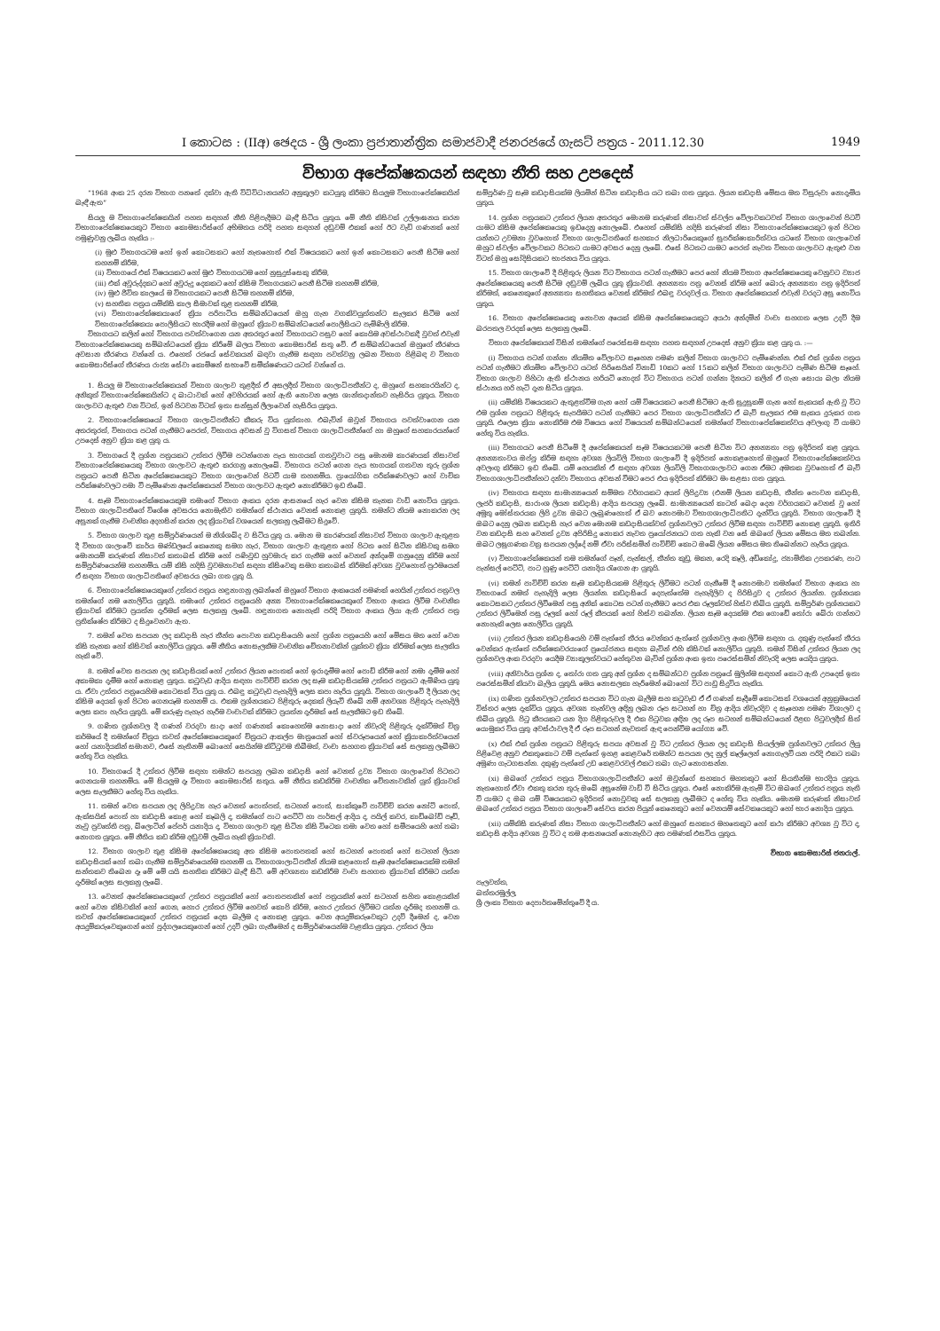I කොටස : (IIඅ) ඡෙදය - ශ්‍රී ලංකා ප්‍රජාතාන්ත්‍රික සමාජවාදී ජනරජයේ ගැසට් පත්‍රය - 2011.12.30 1949
විභාග අපේක්ෂකයන් සඳහා නීති සහ උපදෙස්
“1968 අංක 25 දරන විභාග පනතේ දක්වා ඇති විධිවිධානයන්ට අනුකූලව කටයුතු කිරීමට සියලුම විභාගාපේක්ෂකයින් බැඳී ඇත”
සියලු ම විභාගාපේක්ෂකයින් පහත සඳහන් නීති පිළිපැදීමට බැඳී සිටිය යුතුය. මේ නීති කිසිවක් උල්ලංඝනය කරන විභාගාපේක්ෂකයෙකුට විභාග කොමසාරිස්ගේ අභිමතය පරිදි පහත සඳහන් දඬුවම් එකක් හෝ ඊට වැඩි ගණනක් හෝ පමුණුවනු ලැබිය හැකිය :-
(i) මුළු විභාගයටම හෝ ඉන් කොටසකට හෝ නැතහොත් එක් විෂයයකට හෝ ඉන් කොටසකට පෙනී සිටීම හෝ තහනම් කිරීම,
(ii) විභාගයේ එක් විෂයයකට හෝ මුළු විභාගයටම හෝ නුසුදුස්සෙකු කිරීම,
(iii) එක් අවුරුද්දකට හෝ අවුරුදු දෙකකට හෝ කිසිම විභාගයකට පෙනී සිටීම තහනම් කිරීම,
(iv) මුළු ජීවිත කාලයේ ම විභාගයකට පෙනී සිටීම තහනම් කිරීම,
(v) සහතික පත්‍රය යම්කිසි කාල සීමාවක් තුළ තහනම් කිරීම,
(vi) විභාගාපේක්ෂකයාගේ ක්‍රියා පරිපාටිය සම්බන්ධයෙන් ඔහු ගැන වගකිවයුත්තන්ට සැලකර සිටීම හෝ විභාගාපේක්ෂකයා පොලීසියට භාරදීම හෝ ඔහුගේ ක්‍රියාව සම්බන්ධයෙන් පොලීසියට පැමිණිලි කිරීම.
විභාගයට කලින් හෝ විභාගය පවත්වාගෙන යන අතරතුර හෝ විභාගයට පසුව හෝ කොයිම අවස්ථාවකදී වුවත් එවැනි විභාගාපේක්ෂකයෙකු සම්බන්ධයෙන් ක්‍රියා කිරීමේ බලය විභාග කොමසාරිස් සතු වේ. ඒ සම්බන්ධයෙන් ඔහුගේ තීරණය අවසාන තීරණය වන්නේ ය. එහෙත් රජයේ සේවකයන් බඳවා ගැනීම සඳහා පවත්වනු ලබන විභාග පිළිබඳ ව විභාග කොමසාරිස්ගේ තීරණය රාජ්‍ය සේවා කොමිෂන් සභාවේ සමීක්ෂණයට යටත් වන්නේ ය.
1. සියලු ම විභාගාපේක්ෂකයන් විභාග ශාලාව තුළදීත් ඒ අසලදීත් විභාග ශාලාධිපතීන්ට ද, ඔහුගේ සහකාරයින්ට ද, අනිකුත් විභාගාපේක්ෂකයින්ට ද බාධාවක් හෝ අවහිරයක් හෝ ඇති නොවන ලෙස ශාන්තදාන්තව හැසිරිය යුතුය. විභාග ශාලාවට ඇතුළු වන විටත්, ඉන් පිටවන විටත් ඉතා සන්සුන් ලීලාවෙන් හැසිරිය යුතුය.
2. විභාගාපේක්ෂකයෝ විභාග ශාලාධිපතීන්ට කීකරු විය යුත්තාහ. එබැවින් ඔවුන් විභාගය පවත්වාගෙන යන අතරතුරත්, විභාගය පටන් ගැනීමට පෙරත්, විභාගය අවසන් වූ විගසත් විභාග ශාලාධිපතීන්ගේ හා ඔහුගේ සහකාරයන්ගේ උපදෙස් අනුව ක්‍රියා කළ යුතු ය.
3. විභාගයේ දී ප්‍රශ්න පත්‍රයකට උත්තර ලිවීම පටන්ගෙන පැය භාගයක් ගතවූවාට පසු මොනම කාරණයක් නිසාවත් විභාගාපේක්ෂකයෙකු විභාග ශාලාවට ඇතුළු කරගනු නොලැබේ. විභාගය පටන් ගෙන පැය භාගයක් ගතවන තුරු ප්‍රශ්න පත්‍රයට පෙනී සිටින අපේක්ෂකයෙකුට විභාග ශාලාවෙන් පිටවී යාම තහනම්ය. ප්‍රායෝගික පරීක්ෂණවලට හෝ වාචික පරීක්ෂණවලට පමා වී පැමිණෙන අපේක්ෂකයන් විභාග ශාලාවට ඇතුළු නොකිරීමට ඉඩ තිබේ.
4. සෑම විභාගාපේක්ෂකයෙකුම තමාගේ විභාග අංකය දරන ආසනයේ හැර වෙන කිසිම තැනක වාඩි නොවිය යුතුය. විභාග ශාලාධිපතිගේ විශේෂ අවසරය නොමැතිව තමන්ගේ ස්ථානය වෙනස් නොකළ යුතුයි. තමන්ට නියම නොකරන ලද අසුනක් ගැනීම වංචනික අදහසින් කරන ලද ක්‍රියාවක් වශයෙන් සලකනු ලැබීමට සිදුවේ.
5. විභාග ශාලාව තුළ සම්පූර්ණයෙන් ම නිශ්ශබ්ද ව සිටිය යුතු ය. මොන ම කාරණයක් නිසාවත් විභාග ශාලාව ඇතුළත දී විභාග ශාලාවේ කාර්ය මණ්ඩලයේ කෙනෙකු සමග හැර, විභාග ශාලාව ඇතුළත හෝ පිටත හෝ සිටින කිසිවකු සමග මොනයම් කරුණක් නිසාවත් කතාබස් කිරීම හෝ පණිවුඩ හුවමාරු කර ගැනීම හෝ වෙනත් අන්දමේ ගනුදෙනු කිරීම හෝ සම්පූර්ණයෙන්ම තහනම්ය. යම් කිසි හදිසි වුවමනාවක් සඳහා කිසිවෙකු සමග කතාබස් කිරීමක් අවශ්‍ය වුවහොත් ප්‍රථමයෙන් ඒ සඳහා විභාග ශාලාධිපතිගේ අවසරය ලබා ගත යුතු යි.
6. විභාගාපේක්ෂකයෙකුගේ උත්තර පත්‍රය හඳුනාගනු ලබන්නේ ඔහුගේ විභාග අංකයෙන් පමණක් හෙයින් උත්තර පත්‍රවල තමන්ගේ නම නොලිවිය යුතුයි. තමාගේ උත්තර පත්‍රයෙහි අන්‍ය විභාගාපේක්ෂකයෙකුගේ විභාග අංකය ලිවීම වංචනික ක්‍රියාවක් කිරීමට ප්‍රයත්න දැරීමක් ලෙස සලකනු ලැබේ. හඳුනාගත නොහැකි පරිදි විභාග අංකය ලියා ඇති උත්තර පත්‍ර ප්‍රතික්ෂේප කිරීමට ද සිදුවෙනවා ඇත.
7. තමන් වෙත සපයන ලද කඩදාසි හැර තීන්ත පොවන කඩදාසියෙහි හෝ ප්‍රශ්න පත්‍රයෙහි හෝ මේසය මත හෝ වෙන කිසි තැනක හෝ කිසිවක් නොලිවිය යුතුය. මේ නීතිය නොසැලකීම වංචනික චේතනාවකින් යුක්තව ක්‍රියා කිරීමක් ලෙස සැලකිය හැකි වේ.
8. තමන් වෙත සපයන ලද කඩදාසියක් හෝ උත්තර ලියන පොතක් හෝ ඉරාදැමීම හෝ පොඩි කිරීම හෝ නමා දැමීම හෝ අකාමකා දැමීම හෝ නොකළ යුතුය. කටුවැඩ ආදිය සඳහා පාවිච්චි කරන ලද සෑම කඩදාසියක්ම උත්තර පත්‍රයට ඇමිණිය යුතු ය. ඒවා උත්තර පත්‍රයෙහිම කොටසක් විය යුතු ය. එබඳු කටුවැඩ පැහැදිලි ලෙස කපා හැරිය යුතුයි. විභාග ශාලාවේ දී ලියන ලද කිසිම දෙයක් ඉන් පිටත ගෙනයෑම තහනම් ය. එකම ප්‍රශ්නයකට පිළිතුරු දෙකක් ලියැවී තිබේ නම් අනවශ්‍ය පිළිතුරු පැහැදිලි ලෙස කපා හැරිය යුතුයි. මේ කරුණු පැහැර හැරීම වංචාවක් කිරීමට ප්‍රයත්න දැරීමක් සේ සැලකීමට ඉඩ තිබේ.
9. ගණිත ප්‍රශ්නවල දී ගණන් වරදවා සාදා හෝ ගණනක් කොහෙත්ම නොසාදා හෝ නිවැරදි පිළිතුරු දැක්වීමත් චිත්‍ර කර්මයේ දී තමන්ගේ චිත්‍රය තවත් අපේක්ෂකයෙකුගේ චිත්‍රයට ආකල්ප මාත්‍රයෙන් හෝ ස්වරූපයෙන් හෝ ක්‍රියාකාරිත්වයෙන් හෝ යනාදියකින් සමානව, එසේ නැතිනම් බොහෝ සෙයින්ම කිට්ටුවම තිබීමත්, වංචා සහගත ක්‍රියාවක් සේ සලකනු ලැබීමට හේතු විය හැකිය.
10. විභාගයේ දී උත්තර ලිවීම සඳහා තමන්ට සපයනු ලබන කඩදාසි හෝ වෙනත් ද්‍රව්‍ය විභාග ශාලාවෙන් පිටතට ගෙනයාම තහනම්ය. මේ සියලුම දෑ විභාග කොමසාරිස් සතුය. මේ නීතිය කඩකිරීම වංචනික චේතනාවකින් යුත් ක්‍රියාවක් ලෙස සැලකීමට හේතු විය හැකිය.
11. තමන් වෙත සපයන ලද ලිපිද්‍රව්‍ය හැර වෙනත් පොත්පත්, සටහන් පොත්, සාක්කුවේ පාවිච්චි කරන නෝට් පොත්, ඇක්සයිස් පොත් හා කඩදාසි කොළ හෝ කෑබලි ද, තමන්ගේ පාට පෙට්ටි හා පාර්සල් ආදිය ද, පයිල් කවර, කාඩ්බෝඩ් පෑඩ්, නැවු ප්‍රවෘත්ති පත්‍ර, බ්ලොටින් පේපර් යනාදිය ද, විභාග ශාලාව තුළ සිටින කිසි විටෙක තමා වෙත හෝ සමීපයෙහි හෝ තබා නොගත යුතුය. මේ නීතිය කඩ කිරීම දඬුවම් ලැබිය හැකි ක්‍රියාවකි.
12. විභාග ශාලාව තුළ කිසිම අපේක්ෂකයෙකු අත කිසිම පොතපතක් හෝ සටහන් පොතක් හෝ සටහන් ලියන කඩදාසියක් හෝ තබා ගැනීම සම්පූර්ණයෙන්ම තහනම් ය. විභාගශාලාධිපතීන් නියම කළහොත් සෑම අපේක්ෂකයෙක්ම තමන් සන්තකව තිබෙන දෑ මේ මේ යයි සහතික කිරීමට බැඳී සිටී. මේ අවශ්‍යතා කඩකිරීම වංචා සහගත ක්‍රියාවක් කිරීමට යත්න දැරීමක් ලෙස සලකනු ලැබේ.
13. වෙනත් අපේක්ෂකයෙකුගේ උත්තර පත්‍රයකින් හෝ පොතපතකින් හෝ පත්‍රයකින් හෝ සටහන් සහිත කොළයකින් හෝ වෙන කිසිවකින් හෝ ගෙන, හොර උත්තර ලිවීම හෙවත් කොපි කිරීම, හොර උත්තර ලිවීමට යත්න දැරීමද තහනම් ය. තවත් අපේක්ෂකයෙකුගේ උත්තර පත්‍රයක් දෙස බැලීම ද නොකළ යුතුය. වෙන අයදුම්කරුවෙකුට උදව් දීමෙන් ද, වෙන අයදුම්කරුවෙකුගෙන් හෝ පුද්ගලයෙකුගෙන් හෝ උදව් ලබා ගැනීමෙන් ද සම්පූර්ණයෙන්ම වැළකිය යුතුය. උත්තර ලියා
සම්පූර්ණ වූ සෑම කඩදාසියක්ම ලියමින් සිටින කඩදාසිය යට තබා ගත යුතුය. ලියන කඩදාසි මේසය මත විසුරුවා නොදැමිය යුතුය.
14. ප්‍රශ්න පත්‍රයකට උත්තර ලියන අතරතුර මොනම කරුණක් නිසාවත් ස්වල්ප වේලාවකටවත් විභාග ශාලාවෙන් පිටවී යාමට කිසිම අපේක්ෂකයෙකු ඉඩදෙනු නොලැබේ. එහෙත් යම්කිසි හදිසි කරුණක් නිසා විභාගාපේක්ෂකයෙකුට ඉන් පිටත යන්නට උවමනා වුවහොත් විභාග ශාලාධිපතිගේ සහකාර නිලධාරියෙකුගේ සුපරීක්ෂාකාරීත්වය යටතේ විභාග ශාලාවෙන් ඔහුට ස්වල්ප වේලාවකට පිටතට යාමට අවසර දෙනු ලැබේ. එසේ පිටතට යාමට පෙරත් නැවත විභාග ශාලාවට ඇතුළු වන විටත් ඔහු සෝදිසියකට භාජනය විය යුතුය.
15. විභාග ශාලාවේ දී පිළිතුරු ලියන විට විභාගය පටන් ගැනීමට පෙර හෝ නියම විභාග අපේක්ෂකයෙකු වෙනුවට ව්‍යාජ අපේක්ෂකයෙකු පෙනී සිටීම දඬුවම් ලැබිය යුතු ක්‍රියාවකි. අනන්‍යතා පත්‍ර වෙනස් කිරීම හෝ බොරු අනන්‍යතා පත්‍ර ඉදිරිපත් කිරීමත්, කෙනෙකුගේ අනන්‍යතා සහතිකය වෙනස් කිරීමත් එබඳු වරදවල් ය. විභාග අපේක්ෂකයන් එවැනි වරදට අසු නොවිය යුතුය.
16. විභාග අපේක්ෂකයෙකු නොවන අයෙක් කිසිම අපේක්ෂකයෙකුට අයථා අන්දමින් වංචා සහගත ලෙස උදව් දීම බරපතල වරදක් ලෙස සලකනු ලැබේ.
විභාග අපේක්ෂකයන් විසින් තමන්ගේ පරෙස්සම සඳහා පහත සඳහන් උපදෙස් අනුව ක්‍රියා කළ යුතු ය. :—
(i) විභාගය පටන් ගන්නා නියමිත වේලාවට සෑහෙන පමණ කලින් විභාග ශාලාවට පැමිණෙන්න. එක් එක් ප්‍රශ්න පත්‍රය පටන් ගැනීමට නියමිත වේලාවට යටත් පිරිසෙයින් විනාඩි 10කට හෝ 15කට කලින් විභාග ශාලාවට පැමිණ සිටීම සෑහේ. විභාග ශාලාව පිහිටා ඇති ස්ථානය හරියටි නොදත් විට විභාගය පටන් ගන්නා දිනයට කලින් ඒ ගැන සොයා බලා නියම ස්ථානය හරි හැටි දැන සිටිය යුතුය.
(ii) යම්කිසි විෂයයකට ඇතුළත්වීම ගැන හෝ යම් විෂයයකට පෙනී සිටීමට ඇති සුදුසුකම් ගැන හෝ සැකයක් ඇති වූ විට එම ප්‍රශ්න පත්‍රයට පිළිතුරු සැපයීමට පටන් ගැනීමට පෙර විභාග ශාලාධිපතීන්ට ඒ බැව් සැලකර එම සැකය දුරුකර ගත යුතුයි. එලෙස ක්‍රියා නොකිරීම එම විෂයය හෝ විෂයයන් සම්බන්ධයෙන් තමන්ගේ විභාගාපේක්ෂකත්වය අවලංගු වී යාමට හේතු විය හැකිය.
(iii) විභාගයට පෙනී සිටීමේ දී අපේක්ෂකයන් සෑම විෂයයකටම පෙනී සිටින විට අනන්‍යතා පත්‍ර ඉදිරිපත් කළ යුතුය. අනන්‍යතාවය ඔප්පු කිරීම සඳහා අවශ්‍ය ලියවිලි විභාග ශාලාවේ දී ඉදිරිපත් නොකළහොත් ඔහුගේ විභාගාපේක්ෂකත්වය අවලංගු කිරීමට ඉඩ තිබේ. යම් හෙයකින් ඒ සඳහා අවශ්‍ය ලියවිලි විභාගශාලාවට ගෙන ඒමට අමතක වුවහොත් ඒ බැව් විභාගශාලාධිපතීන්හට දන්වා විභාගය අවසන් වීමට පෙර එය ඉදිරිපත් කිරීමට මං සළසා ගත යුතුය.
(iv) විභාගය සඳහා සාමාන්‍යයෙන් සම්මත වර්ගයකට අයත් ලිපිද්‍රව්‍ය (එනම් ලියන කඩදාසි, තීන්ත පොවන කඩදාසි, ලැජර් කඩදාසි, සාරාංශ ලියන කඩදාසි) ආදිය සපයනු ලැබේ. සාමාන්‍යයෙන් කාටත් බෙදා දෙන වර්ගයකට වෙනස් වූ හෝ අමුතු මෝස්තරයක ලිපි ද්‍රව්‍ය ඔබට ලැබුණහොත් ඒ බව නොපමාව විභාගශාලාධිපතිට දැන්විය යුතුයි. විභාග ශාලාවේ දී ඔබට දෙනු ලබන කඩදාසි හැර වෙන මොනම කඩදාසියක්වත් ප්‍රශ්නවලට උත්තර ලිවීම සඳහා පාවිච්චි නොකළ යුතුයි. ඉතිරි වන කඩදාසි සහ වෙනත් ද්‍රව්‍ය අපිරිසිදු නොකර නැවත ප්‍රයෝජනයට ගත හැකි වන සේ ඔබගේ ලියන මේසය මත තබන්න. ඔබට ලඝුගණක වක්‍ර සපයන ලද්දේ නම් ඒවා පරිස්සමින් පාවිච්චි කොට ඔබේ ලියන මේසය මත තිබෙන්නට හැරිය යුතුය.
(v) විභාගාපේක්ෂකයන් තම තමන්ගේ පෑන්, පැන්සල්, තීන්ත කුඩු, මකන, රෙදි කෑලි, අඩිකෝදු, ජ්‍යාමිතික උපකරණ, පාට පැන්සල් පෙට්ටි, පාට හුණු පෙට්ටි යනාදිය රැගෙන ආ යුතුයි.
(vi) තමන් පාවිච්චි කරන සෑම කඩදාසියකම පිළිතුරු ලිවීමට පටන් ගැනීමේ දී නොපමාව තමන්ගේ විභාග අංකය හා විභාගයේ නමත් පැහැදිලි ලෙස ලියන්න. කඩදාසියේ දෙපැත්තේම පැහැදිලිව ද පිරිසිදුව ද උත්තර ලියන්න. ප්‍රශ්නයක කොටසකට උත්තර ලිවීමෙන් පසු අනික් කොටස පටන් ගැනීමට පෙර එක රූලක්වත් හිස්ව තිබිය යුතුයි. සම්පූර්ණ ප්‍රශ්නයකට උත්තර ලිවීමෙන් පසු රූලක් හෝ රූල් කීපයක් හෝ හිස්ව තබන්න. ලියන සෑම දෙයක්ම එක ගොඩේ තෝරා බේරා ගන්නට නොහැකි ලෙස නොලිවිය යුතුයි.
(vii) උත්තර ලියන කඩදාසියෙහි වම් පැත්තේ තීරය වෙන්කර ඇත්තේ ප්‍රශ්නවල අංක ලිවීම සඳහා ය. දකුණු පැත්තේ තීරය වෙන්කර ඇත්තේ පරීක්ෂකවරයාගේ ප්‍රයෝජනය සඳහා බැවින් එහි කිසිවක් නොලිවිය යුතුයි. තමන් විසින් උත්තර ලියන ලද ප්‍රශ්නවල අංක වරදවා යෙදීම ව්‍යාකූලත්වයට හේතුවන බැවින් ප්‍රශ්න අංක ඉතා පරෙස්සමින් නිවැරදි ලෙස යෙදිය යුතුය.
(viii) අනිවාර්ය ප්‍රශ්න ද, තෝරා ගත යුතු අන් ප්‍රශ්න ද සම්බන්ධව ප්‍රශ්න පත්‍රයේ මුලින්ම සඳහන් කොට ඇති උපදෙස් ඉතා පරෙස්සමින් කියවා බැලිය යුතුයි. මෙය නොසලකා හැරීමෙන් බොහෝ විට පාඩු සිදුවිය හැකිය.
(ix) ගණිත ප්‍රශ්නවලට උත්තර සපයන විට ගැන බැලීම සහ කටුවැඩ ඒ ඒ ගණන් සෑදීමේ කොටසක් වශයෙන් අනුක්‍රමයෙන් විස්තර ලෙස දැක්විය යුතුය. අවශ්‍ය තැන්වල අඳිනු ලබන රූප සටහන් හා චිත්‍ර ආදිය නිවැරදිව ද සෑහෙන පමණ විශාලව ද තිබිය යුතුයි. පිටු කීපයකට යන දිග පිළිතුරුවල දී එක පිටුවක අඳින ලද රූප සටහන් සම්බන්ධයෙන් ඊළඟ පිටුවලදීත් සිත් යොමුකර විය යුතු අවස්ථාවල දී ඒ රූප සටහන් නැවතත් ඇඳ පෙන්වීම යෝග්‍ය වේ.
(x) එක් එක් ප්‍රශ්න පත්‍රයට පිළිතුරු සපයා අවසන් වූ විට උත්තර ලියන ලද කඩදාසි සියල්ලම ප්‍රශ්නවලට උත්තර ලියූ පිළිවෙළ අනුව එකතුකොට වම් පැත්තේ ඉහළ කෙළවරේ තමන්ට සපයන ලද නූල් කෑල්ලෙන් නොගැලවී යන පරිදි එකට තබා අමුණා ගැටගසන්න. දකුණු පැත්තේ උඩ කෙළවරවල් එකට තබා ගැට නොගසන්න.
(xi) ඔබගේ උත්තර පත්‍රය විභාගශාලාධිපතීන්ට හෝ ඔවුන්ගේ සහකාර මහතකුට හෝ සියතින්ම භාරදිය යුතුය. නැතහොත් ඒවා එකතු කරන තුරු ඔබේ අසුනේම වාඩි වී සිටිය යුතුය. එසේ නොකිරීම ඇතැම් විට ඔබගේ උත්තර පත්‍රය නැති වී යාමට ද ඔබ යම් විෂයයකට ඉදිරිපත් නොවූවකු සේ සලකනු ලැබීමට ද හේතු විය හැකිය. මොනම කරුණක් නිසාවත් ඔබගේ උත්තර පත්‍රය විභාග ශාලාවේ සේවය කරන පියුන් කෙනෙකුට හෝ වෙනයම් සේවකයෙකුට හෝ භාර නොදිය යුතුය.
(xii) යම්කිසි කරුණක් නිසා විභාග ශාලාධිපතීන්ට හෝ ඔහුගේ සහකාර මහතෙකුට හෝ කථා කිරීමට අවශ්‍ය වූ විට ද, කඩදාසි ආදිය අවශ්‍ය වූ විට ද තම ආසනයෙන් නොනැගිට අත පමණක් එසවිය යුතුය.
විභාග කොමසාරිස් ජනරාල්.
පැලවත්ත,
බත්තරමුල්ල,
ශ්‍රී ලංකා විභාග දෙපාර්තමේන්තුවේ දී ය.